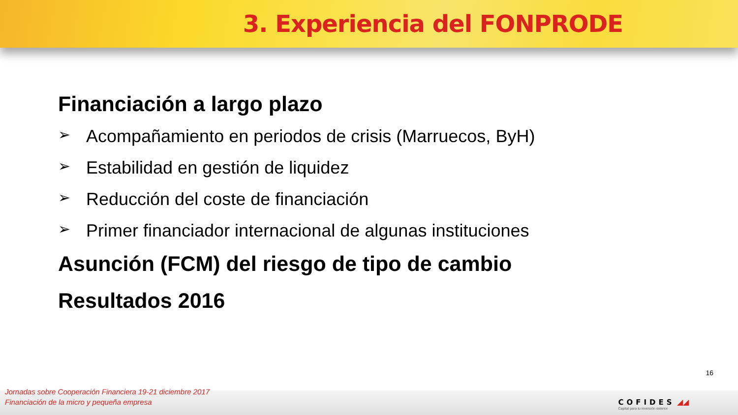3. Experiencia del FONPRODE
Financiación a largo plazo
➢ Acompañamiento en periodos de crisis (Marruecos, ByH)
➢ Estabilidad en gestión de liquidez
➢ Reducción del coste de financiación
➢ Primer financiador internacional de algunas instituciones
Asunción (FCM) del riesgo de tipo de cambio
Resultados 2016
16
Jornadas sobre Cooperación Financiera 19-21 diciembre 2017
Financiación de la micro y pequeña empresa
COFIDES ◢◢
Capital para tu inversión exterior